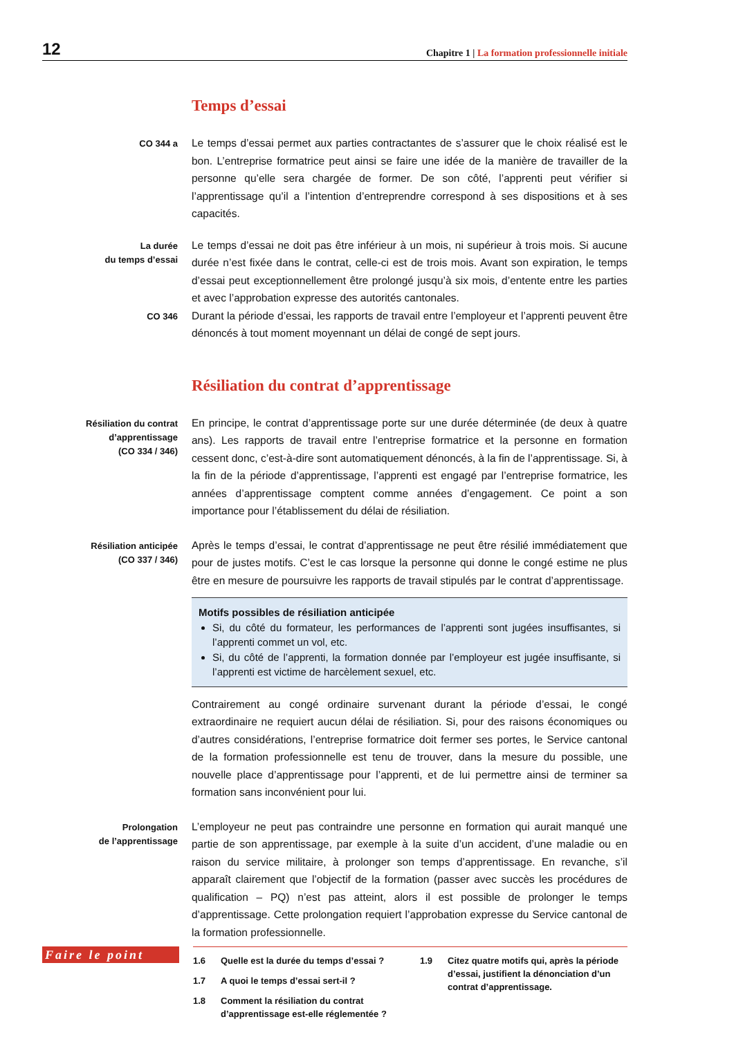12
Chapitre 1 | La formation professionnelle initiale
Temps d’essai
CO 344 a
Le temps d’essai permet aux parties contractantes de s’assurer que le choix réalisé est le bon. L’entreprise formatrice peut ainsi se faire une idée de la manière de travailler de la personne qu’elle sera chargée de former. De son côté, l’apprenti peut vérifier si l’apprentissage qu’il a l’intention d’entreprendre correspond à ses dispositions et à ses capacités.
La durée
du temps d’essai
Le temps d’essai ne doit pas être inférieur à un mois, ni supérieur à trois mois. Si aucune durée n’est fixée dans le contrat, celle-ci est de trois mois. Avant son expiration, le temps d’essai peut exceptionnellement être prolongé jusqu’à six mois, d’entente entre les parties et avec l’approbation expresse des autorités cantonales.
CO 346
Durant la période d’essai, les rapports de travail entre l’employeur et l’apprenti peuvent être dénoncés à tout moment moyennant un délai de congé de sept jours.
Résiliation du contrat d’apprentissage
Résiliation du contrat
d’apprentissage
(CO 334 / 346)
En principe, le contrat d’apprentissage porte sur une durée déterminée (de deux à quatre ans). Les rapports de travail entre l’entreprise formatrice et la personne en formation cessent donc, c’est-à-dire sont automatiquement dénoncés, à la fin de l’apprentissage. Si, à la fin de la période d’apprentissage, l’apprenti est engagé par l’entreprise formatrice, les années d’apprentissage comptent comme années d’engagement. Ce point a son importance pour l’établissement du délai de résiliation.
Résiliation anticipée
(CO 337 / 346)
Après le temps d’essai, le contrat d’apprentissage ne peut être résilié immédiatement que pour de justes motifs. C’est le cas lorsque la personne qui donne le congé estime ne plus être en mesure de poursuivre les rapports de travail stipulés par le contrat d’apprentissage.
Motifs possibles de résiliation anticipée
Si, du côté du formateur, les performances de l’apprenti sont jugées insuffisantes, si l’apprenti commet un vol, etc.
Si, du côté de l’apprenti, la formation donnée par l’employeur est jugée insuffisante, si l’apprenti est victime de harcèlement sexuel, etc.
Contrairement au congé ordinaire survenant durant la période d’essai, le congé extraordinaire ne requiert aucun délai de résiliation. Si, pour des raisons économiques ou d’autres considérations, l’entreprise formatrice doit fermer ses portes, le Service cantonal de la formation professionnelle est tenu de trouver, dans la mesure du possible, une nouvelle place d’apprentissage pour l’apprenti, et de lui permettre ainsi de terminer sa formation sans inconvénient pour lui.
Prolongation
de l’apprentissage
L’employeur ne peut pas contraindre une personne en formation qui aurait manqué une partie de son apprentissage, par exemple à la suite d’un accident, d’une maladie ou en raison du service militaire, à prolonger son temps d’apprentissage. En revanche, s’il apparaît clairement que l’objectif de la formation (passer avec succès les procédures de qualification – PQ) n’est pas atteint, alors il est possible de prolonger le temps d’apprentissage. Cette prolongation requiert l’approbation expresse du Service cantonal de la formation professionnelle.
Faire le point
1.6 Quelle est la durée du temps d’essai ?
1.7 A quoi le temps d’essai sert-il ?
1.8 Comment la résiliation du contrat d’apprentissage est-elle réglementée ?
1.9 Citez quatre motifs qui, après la période d’essai, justifient la dénonciation d’un contrat d’apprentissage.